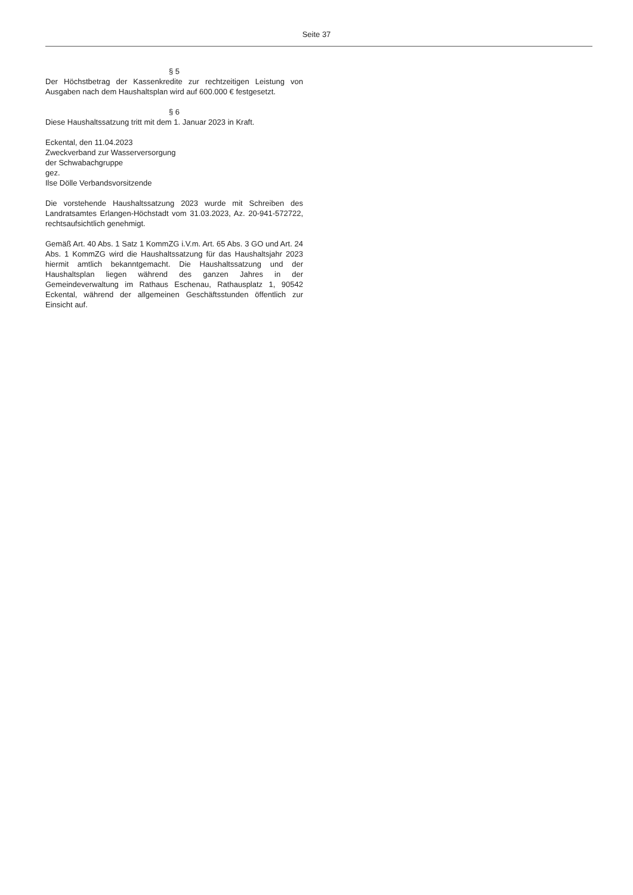Seite 37
§ 5
Der Höchstbetrag der Kassenkredite zur rechtzeitigen Leistung von Ausgaben nach dem Haushaltsplan wird auf 600.000 € festgesetzt.
§ 6
Diese Haushaltssatzung tritt mit dem 1. Januar 2023 in Kraft.
Eckental, den 11.04.2023
Zweckverband zur Wasserversorgung
der Schwabachgruppe
gez.
Ilse Dölle Verbandsvorsitzende
Die vorstehende Haushaltssatzung 2023 wurde mit Schreiben des Landratsamtes Erlangen-Höchstadt vom 31.03.2023, Az. 20-941-572722, rechtsaufsichtlich genehmigt.
Gemäß Art. 40 Abs. 1 Satz 1 KommZG i.V.m. Art. 65 Abs. 3 GO und Art. 24 Abs. 1 KommZG wird die Haushaltssatzung für das Haushaltsjahr 2023 hiermit amtlich bekanntgemacht. Die Haushaltssatzung und der Haushaltsplan liegen während des ganzen Jahres in der Gemeindeverwaltung im Rathaus Eschenau, Rathausplatz 1, 90542 Eckental, während der allgemeinen Geschäftsstunden öffentlich zur Einsicht auf.